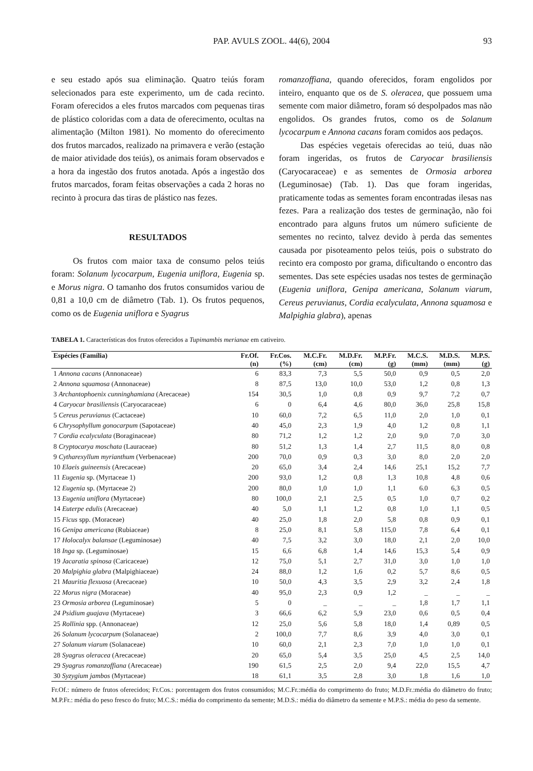PAP. AVULS ZOOL. 44(6), 2004 93
e seu estado após sua eliminação. Quatro teiús foram selecionados para este experimento, um de cada recinto. Foram oferecidos a eles frutos marcados com pequenas tiras de plástico coloridas com a data de oferecimento, ocultas na alimentação (Milton 1981). No momento do oferecimento dos frutos marcados, realizado na primavera e verão (estação de maior atividade dos teiús), os animais foram observados e a hora da ingestão dos frutos anotada. Após a ingestão dos frutos marcados, foram feitas observações a cada 2 horas no recinto à procura das tiras de plástico nas fezes.
RESULTADOS
Os frutos com maior taxa de consumo pelos teiús foram: Solanum lycocarpum, Eugenia uniflora, Eugenia sp. e Morus nigra. O tamanho dos frutos consumidos variou de 0,81 a 10,0 cm de diâmetro (Tab. 1). Os frutos pequenos, como os de Eugenia uniflora e Syagrus
romanzoffiana, quando oferecidos, foram engolidos por inteiro, enquanto que os de S. oleracea, que possuem uma semente com maior diâmetro, foram só despolpados mas não engolidos. Os grandes frutos, como os de Solanum lycocarpum e Annona cacans foram comidos aos pedaços.
Das espécies vegetais oferecidas ao teiú, duas não foram ingeridas, os frutos de Caryocar brasiliensis (Caryocaraceae) e as sementes de Ormosia arborea (Leguminosae) (Tab. 1). Das que foram ingeridas, praticamente todas as sementes foram encontradas ilesas nas fezes. Para a realização dos testes de germinação, não foi encontrado para alguns frutos um número suficiente de sementes no recinto, talvez devido à perda das sementes causada por pisoteamento pelos teiús, pois o substrato do recinto era composto por grama, dificultando o encontro das sementes. Das sete espécies usadas nos testes de germinação (Eugenia uniflora, Genipa americana, Solanum viarum, Cereus peruvianus, Cordia ecalyculata, Annona squamosa e Malpighia glabra), apenas
TABELA 1. Características dos frutos oferecidos a Tupimambis merianae em cativeiro.
| Espécies (Família) | Fr.Of. | Fr.Cos. | M.C.Fr. | M.D.Fr. | M.P.Fr. | M.C.S. | M.D.S. | M.P.S. |
| --- | --- | --- | --- | --- | --- | --- | --- | --- |
| | (n) | (%) | (cm) | (cm) | (g) | (mm) | (mm) | (g) |
| 1 Annona cacans (Annonaceae) | 6 | 83,3 | 7,3 | 5,5 | 50,0 | 0,9 | 0,5 | 2,0 |
| 2 Annona squamosa (Annonaceae) | 8 | 87,5 | 13,0 | 10,0 | 53,0 | 1,2 | 0,8 | 1,3 |
| 3 Archantophoenix cunninghamiana (Arecaceae) | 154 | 30,5 | 1,0 | 0,8 | 0,9 | 9,7 | 7,2 | 0,7 |
| 4 Caryocar brasiliensis (Caryocaraceae) | 6 | 0 | 6,4 | 4,6 | 80,0 | 36,0 | 25,8 | 15,8 |
| 5 Cereus peruvianus (Cactaceae) | 10 | 60,0 | 7,2 | 6,5 | 11,0 | 2,0 | 1,0 | 0,1 |
| 6 Chrysophyllum gonocarpum (Sapotaceae) | 40 | 45,0 | 2,3 | 1,9 | 4,0 | 1,2 | 0,8 | 1,1 |
| 7 Cordia ecalyculata (Boraginaceae) | 80 | 71,2 | 1,2 | 1,2 | 2,0 | 9,0 | 7,0 | 3,0 |
| 8 Cryptocarya moschata (Lauraceae) | 80 | 51,2 | 1,3 | 1,4 | 2,7 | 11,5 | 8,0 | 0,8 |
| 9 Cytharexyllum myrianthum (Verbenaceae) | 200 | 70,0 | 0,9 | 0,3 | 3,0 | 8,0 | 2,0 | 2,0 |
| 10 Elaeis guineensis (Arecaceae) | 20 | 65,0 | 3,4 | 2,4 | 14,6 | 25,1 | 15,2 | 7,7 |
| 11 Eugenia sp. (Myrtaceae 1) | 200 | 93,0 | 1,2 | 0,8 | 1,3 | 10,8 | 4,8 | 0,6 |
| 12 Eugenia sp. (Myrtaceae 2) | 200 | 80,0 | 1,0 | 1,0 | 1,1 | 6.0 | 6,3 | 0,5 |
| 13 Eugenia uniflora (Myrtaceae) | 80 | 100,0 | 2,1 | 2,5 | 0,5 | 1,0 | 0,7 | 0,2 |
| 14 Euterpe edulis (Arecaceae) | 40 | 5,0 | 1,1 | 1,2 | 0,8 | 1,0 | 1,1 | 0,5 |
| 15 Ficus spp. (Moraceae) | 40 | 25,0 | 1,8 | 2,0 | 5,8 | 0,8 | 0,9 | 0,1 |
| 16 Genipa americana (Rubiaceae) | 8 | 25,0 | 8,1 | 5,8 | 115,0 | 7,8 | 6,4 | 0,1 |
| 17 Holocalyx balansae (Leguminosae) | 40 | 7,5 | 3,2 | 3,0 | 18,0 | 2,1 | 2,0 | 10,0 |
| 18 Inga sp. (Leguminosae) | 15 | 6,6 | 6,8 | 1,4 | 14,6 | 15,3 | 5,4 | 0,9 |
| 19 Jacaratia spinosa (Caricaceae) | 12 | 75,0 | 5,1 | 2,7 | 31,0 | 3,0 | 1,0 | 1,0 |
| 20 Malpighia glabra (Malpighiaceae) | 24 | 88,0 | 1,2 | 1,6 | 0,2 | 5,7 | 8,6 | 0,5 |
| 21 Mauritia flexuosa (Arecaceae) | 10 | 50,0 | 4,3 | 3,5 | 2,9 | 3,2 | 2,4 | 1,8 |
| 22 Morus nigra (Moraceae) | 40 | 95,0 | 2,3 | 0,9 | 1,2 | _ | _ | _ |
| 23 Ormosia arborea (Leguminosae) | 5 | 0 | _ | _ | _ | 1,8 | 1,7 | 1,1 |
| 24 Psidium guajava (Myrtaceae) | 3 | 66,6 | 6,2 | 5,9 | 23,0 | 0,6 | 0,5 | 0,4 |
| 25 Rollinia spp. (Annonaceae) | 12 | 25,0 | 5,6 | 5,8 | 18,0 | 1,4 | 0,89 | 0,5 |
| 26 Solanum lycocarpum (Solanaceae) | 2 | 100,0 | 7,7 | 8,6 | 3,9 | 4,0 | 3,0 | 0,1 |
| 27 Solanum viarum (Solanaceae) | 10 | 60,0 | 2,1 | 2,3 | 7,0 | 1,0 | 1,0 | 0,1 |
| 28 Syagrus oleracea (Arecaceae) | 20 | 65,0 | 5,4 | 3,5 | 25,0 | 4,5 | 2,5 | 14,0 |
| 29 Syagrus romanzoffiana (Arecaceae) | 190 | 61,5 | 2,5 | 2,0 | 9,4 | 22,0 | 15,5 | 4,7 |
| 30 Syzygium jambos (Myrtaceae) | 18 | 61,1 | 3,5 | 2,8 | 3,0 | 1,8 | 1,6 | 1,0 |
Fr.Of.: número de frutos oferecidos; Fr.Cos.: porcentagem dos frutos consumidos; M.C.Fr.:média do comprimento do fruto; M.D.Fr.:média do diâmetro do fruto; M.P.Fr.: média do peso fresco do fruto; M.C.S.: média do comprimento da semente; M.D.S.: média do diâmetro da semente e M.P.S.: média do peso da semente.